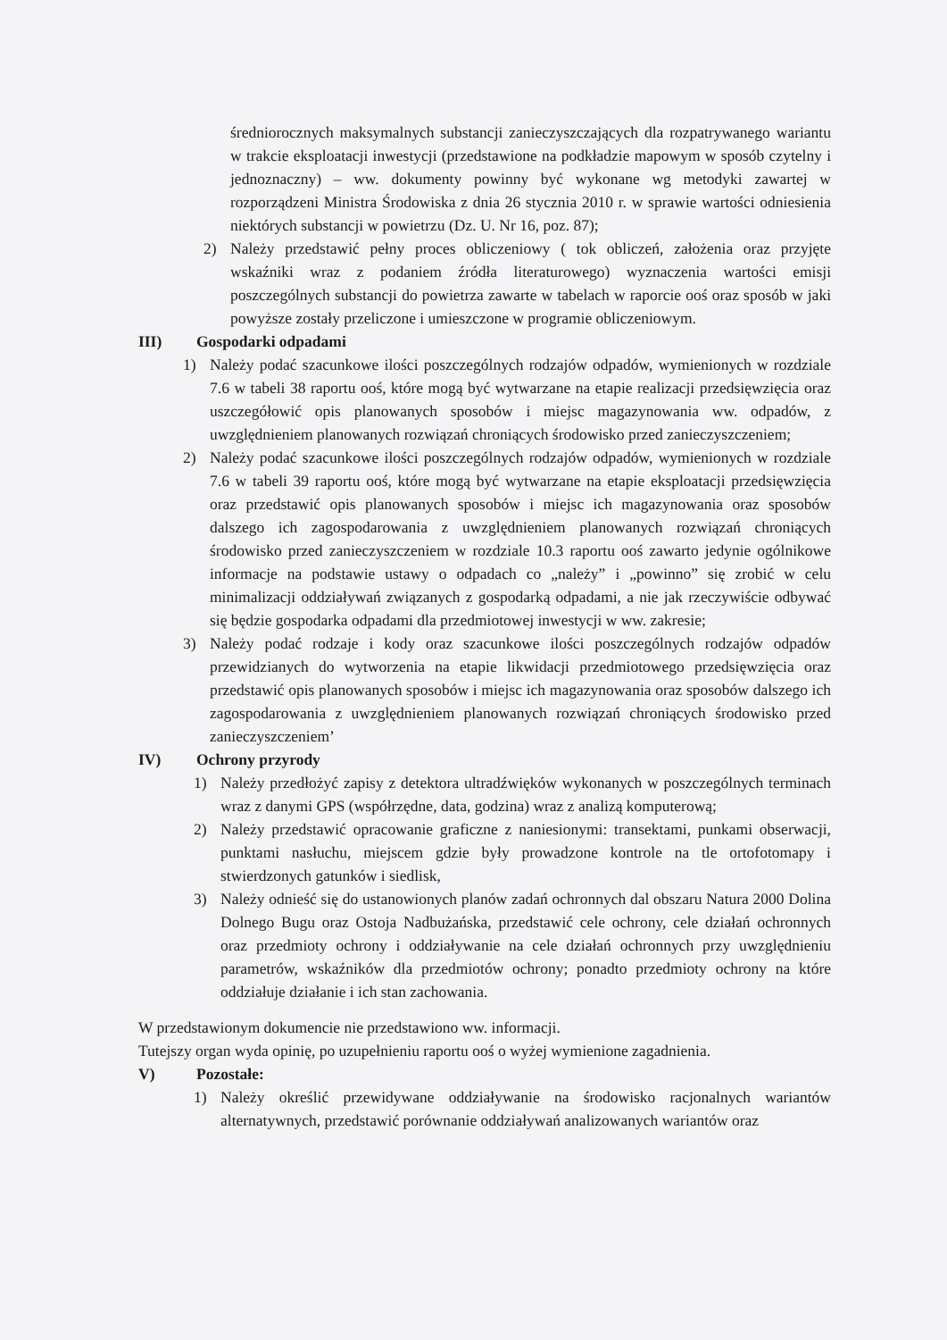średniorocznych maksymalnych substancji zanieczyszczających dla rozpatrywanego wariantu w trakcie eksploatacji inwestycji (przedstawione na podkładzie mapowym w sposób czytelny i jednoznaczny) – ww. dokumenty powinny być wykonane wg metodyki zawartej w rozporządzeni Ministra Środowiska z dnia 26 stycznia 2010 r. w sprawie wartości odniesienia niektórych substancji w powietrzu (Dz. U. Nr 16, poz. 87);
2) Należy przedstawić pełny proces obliczeniowy ( tok obliczeń, założenia oraz przyjęte wskaźniki wraz z podaniem źródła literaturowego) wyznaczenia wartości emisji poszczególnych substancji do powietrza zawarte w tabelach w raporcie ooś oraz sposób w jaki powyższe zostały przeliczone i umieszczone w programie obliczeniowym.
III) Gospodarki odpadami
1) Należy podać szacunkowe ilości poszczególnych rodzajów odpadów, wymienionych w rozdziale 7.6 w tabeli 38 raportu ooś, które mogą być wytwarzane na etapie realizacji przedsięwzięcia oraz uszczegółowić opis planowanych sposobów i miejsc magazynowania ww. odpadów, z uwzględnieniem planowanych rozwiązań chroniących środowisko przed zanieczyszczeniem;
2) Należy podać szacunkowe ilości poszczególnych rodzajów odpadów, wymienionych w rozdziale 7.6 w tabeli 39 raportu ooś, które mogą być wytwarzane na etapie eksploatacji przedsięwzięcia oraz przedstawić opis planowanych sposobów i miejsc ich magazynowania oraz sposobów dalszego ich zagospodarowania z uwzględnieniem planowanych rozwiązań chroniących środowisko przed zanieczyszczeniem w rozdziale 10.3 raportu ooś zawarto jedynie ogólnikowe informacje na podstawie ustawy o odpadach co „należy” i „powinno” się zrobić w celu minimalizacji oddziaływań związanych z gospodarką odpadami, a nie jak rzeczywiście odbywać się będzie gospodarka odpadami dla przedmiotowej inwestycji w ww. zakresie;
3) Należy podać rodzaje i kody oraz szacunkowe ilości poszczególnych rodzajów odpadów przewidzianych do wytworzenia na etapie likwidacji przedmiotowego przedsięwzięcia oraz przedstawić opis planowanych sposobów i miejsc ich magazynowania oraz sposobów dalszego ich zagospodarowania z uwzględnieniem planowanych rozwiązań chroniących środowisko przed zanieczyszczeniem’
IV) Ochrony przyrody
1) Należy przedłożyć zapisy z detektora ultradźwięków wykonanych w poszczególnych terminach wraz z danymi GPS (współrzędne, data, godzina) wraz z analizą komputerową;
2) Należy przedstawić opracowanie graficzne z naniesionymi: transektami, punkami obserwacji, punktami nasłuchu, miejscem gdzie były prowadzone kontrole na tle ortofotomapy i stwierdzonych gatunków i siedlisk,
3) Należy odnieść się do ustanowionych planów zadań ochronnych dal obszaru Natura 2000 Dolina Dolnego Bugu oraz Ostoja Nadbużańska, przedstawić cele ochrony, cele działań ochronnych oraz przedmioty ochrony i oddziaływanie na cele działań ochronnych przy uwzględnieniu parametrów, wskaźników dla przedmiotów ochrony; ponadto przedmioty ochrony na które oddziałuje działanie i ich stan zachowania.
W przedstawionym dokumencie nie przedstawiono ww. informacji.
Tutejszy organ wyda opinię, po uzupełnieniu raportu ooś o wyżej wymienione zagadnienia.
V) Pozostałe:
1) Należy określić przewidywane oddziaływanie na środowisko racjonalnych wariantów alternatywnych, przedstawić porównanie oddziaływań analizowanych wariantów oraz